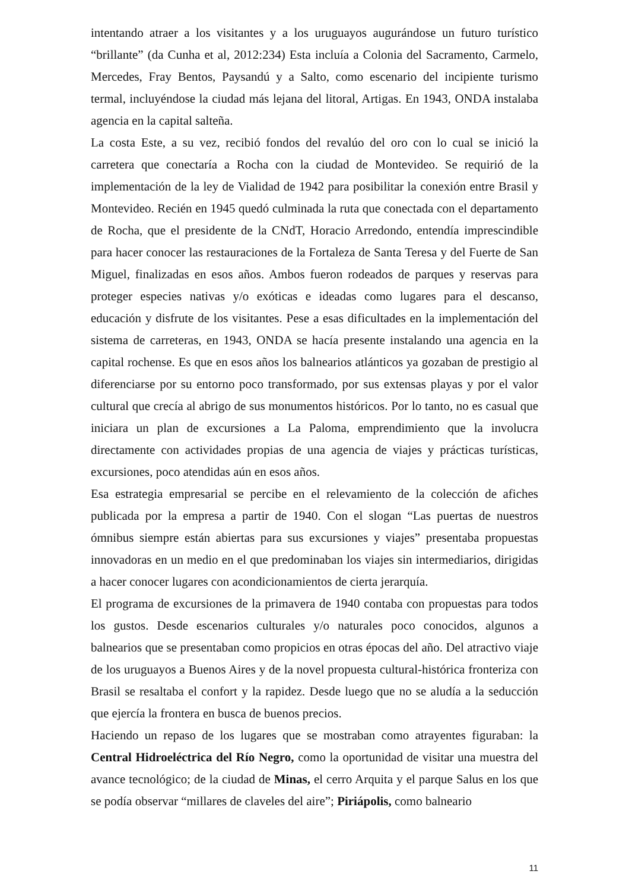intentando atraer a los visitantes y a los uruguayos augurándose un futuro turístico “brillante” (da Cunha et al, 2012:234) Esta incluía a Colonia del Sacramento, Carmelo, Mercedes, Fray Bentos, Paysandú y a Salto, como escenario del incipiente turismo termal, incluyéndose la ciudad más lejana del litoral, Artigas. En 1943, ONDA instalaba agencia en la capital salteña.
La costa Este, a su vez, recibió fondos del revalúo del oro con lo cual se inició la carretera que conectaría a Rocha con la ciudad de Montevideo. Se requirió de la implementación de la ley de Vialidad de 1942 para posibilitar la conexión entre Brasil y Montevideo. Recién en 1945 quedó culminada la ruta que conectada con el departamento de Rocha, que el presidente de la CNdT, Horacio Arredondo, entendía imprescindible para hacer conocer las restauraciones de la Fortaleza de Santa Teresa y del Fuerte de San Miguel, finalizadas en esos años. Ambos fueron rodeados de parques y reservas para proteger especies nativas y/o exóticas e ideadas como lugares para el descanso, educación y disfrute de los visitantes. Pese a esas dificultades en la implementación del sistema de carreteras, en 1943, ONDA se hacía presente instalando una agencia en la capital rochense. Es que en esos años los balnearios atlánticos ya gozaban de prestigio al diferenciarse por su entorno poco transformado, por sus extensas playas y por el valor cultural que crecía al abrigo de sus monumentos históricos. Por lo tanto, no es casual que iniciara un plan de excursiones a La Paloma, emprendimiento que la involucra directamente con actividades propias de una agencia de viajes y prácticas turísticas, excursiones, poco atendidas aún en esos años.
Esa estrategia empresarial se percibe en el relevamiento de la colección de afiches publicada por la empresa a partir de 1940. Con el slogan “Las puertas de nuestros ómnibus siempre están abiertas para sus excursiones y viajes” presentaba propuestas innovadoras en un medio en el que predominaban los viajes sin intermediarios, dirigidas a hacer conocer lugares con acondicionamientos de cierta jerarquía.
El programa de excursiones de la primavera de 1940 contaba con propuestas para todos los gustos. Desde escenarios culturales y/o naturales poco conocidos, algunos a balnearios que se presentaban como propicios en otras épocas del año. Del atractivo viaje de los uruguayos a Buenos Aires y de la novel propuesta cultural-histórica fronteriza con Brasil se resaltaba el confort y la rapidez. Desde luego que no se aludía a la seducción que ejercía la frontera en busca de buenos precios.
Haciendo un repaso de los lugares que se mostraban como atrayentes figuraban: la Central Hidroeléctrica del Río Negro, como la oportunidad de visitar una muestra del avance tecnológico; de la ciudad de Minas, el cerro Arquita y el parque Salus en los que se podía observar “millares de claveles del aire”; Piriápolis, como balneario
11